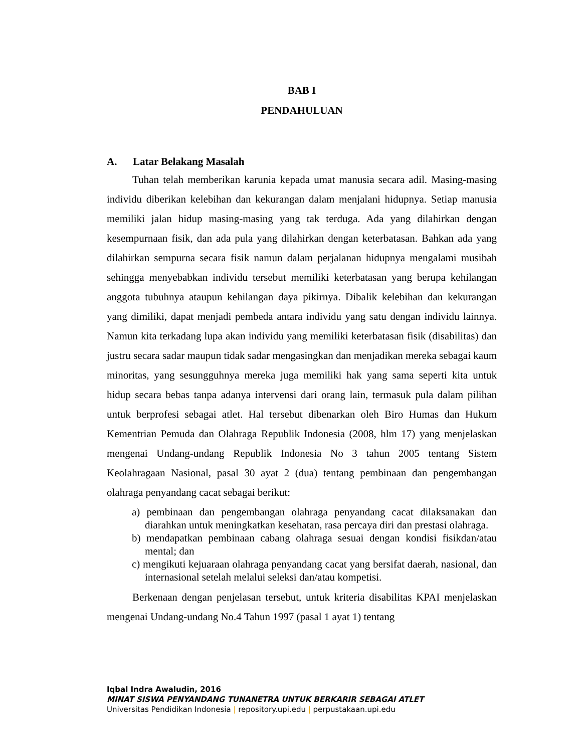BAB I
PENDAHULUAN
A. Latar Belakang Masalah
Tuhan telah memberikan karunia kepada umat manusia secara adil. Masing-masing individu diberikan kelebihan dan kekurangan dalam menjalani hidupnya. Setiap manusia memiliki jalan hidup masing-masing yang tak terduga. Ada yang dilahirkan dengan kesempurnaan fisik, dan ada pula yang dilahirkan dengan keterbatasan. Bahkan ada yang dilahirkan sempurna secara fisik namun dalam perjalanan hidupnya mengalami musibah sehingga menyebabkan individu tersebut memiliki keterbatasan yang berupa kehilangan anggota tubuhnya ataupun kehilangan daya pikirnya. Dibalik kelebihan dan kekurangan yang dimiliki, dapat menjadi pembeda antara individu yang satu dengan individu lainnya. Namun kita terkadang lupa akan individu yang memiliki keterbatasan fisik (disabilitas) dan justru secara sadar maupun tidak sadar mengasingkan dan menjadikan mereka sebagai kaum minoritas, yang sesungguhnya mereka juga memiliki hak yang sama seperti kita untuk hidup secara bebas tanpa adanya intervensi dari orang lain, termasuk pula dalam pilihan untuk berprofesi sebagai atlet. Hal tersebut dibenarkan oleh Biro Humas dan Hukum Kementrian Pemuda dan Olahraga Republik Indonesia (2008, hlm 17) yang menjelaskan mengenai Undang-undang Republik Indonesia No 3 tahun 2005 tentang Sistem Keolahragaan Nasional, pasal 30 ayat 2 (dua) tentang pembinaan dan pengembangan olahraga penyandang cacat sebagai berikut:
a) pembinaan dan pengembangan olahraga penyandang cacat dilaksanakan dan diarahkan untuk meningkatkan kesehatan, rasa percaya diri dan prestasi olahraga.
b) mendapatkan pembinaan cabang olahraga sesuai dengan kondisi fisikdan/atau mental; dan
c) mengikuti kejuaraan olahraga penyandang cacat yang bersifat daerah, nasional, dan internasional setelah melalui seleksi dan/atau kompetisi.
Berkenaan dengan penjelasan tersebut, untuk kriteria disabilitas KPAI menjelaskan mengenai Undang-undang No.4 Tahun 1997 (pasal 1 ayat 1) tentang
Iqbal Indra Awaludin, 2016
MINAT SISWA PENYANDANG TUNANETRA UNTUK BERKARIR SEBAGAI ATLET
Universitas Pendidikan Indonesia | repository.upi.edu | perpustakaan.upi.edu